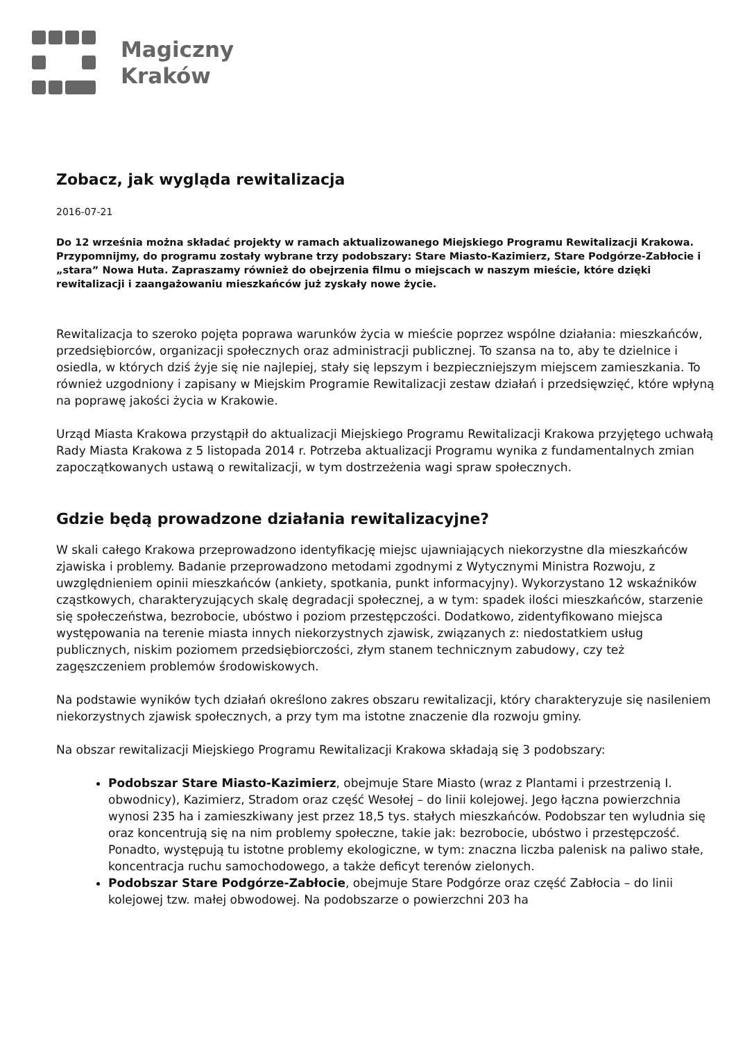Magiczny
Kraków
Zobacz, jak wygląda rewitalizacja
2016-07-21
Do 12 września można składać projekty w ramach aktualizowanego Miejskiego Programu Rewitalizacji Krakowa. Przypomnijmy, do programu zostały wybrane trzy podobszary: Stare Miasto-Kazimierz, Stare Podgórze-Zabłocie i „stara” Nowa Huta. Zapraszamy również do obejrzenia filmu o miejscach w naszym mieście, które dzięki rewitalizacji i zaangażowaniu mieszkańców już zyskały nowe życie.
Rewitalizacja to szeroko pojęta poprawa warunków życia w mieście poprzez wspólne działania: mieszkańców, przedsiębiorców, organizacji społecznych oraz administracji publicznej. To szansa na to, aby te dzielnice i osiedla, w których dziś żyje się nie najlepiej, stały się lepszym i bezpieczniejszym miejscem zamieszkania. To również uzgodniony i zapisany w Miejskim Programie Rewitalizacji zestaw działań i przedsięwzięć, które wpłyną na poprawę jakości życia w Krakowie.
Urząd Miasta Krakowa przystąpił do aktualizacji Miejskiego Programu Rewitalizacji Krakowa przyjętego uchwałą Rady Miasta Krakowa z 5 listopada 2014 r. Potrzeba aktualizacji Programu wynika z fundamentalnych zmian zapoczątkowanych ustawą o rewitalizacji, w tym dostrzeżenia wagi spraw społecznych.
Gdzie będą prowadzone działania rewitalizacyjne?
W skali całego Krakowa przeprowadzono identyfikację miejsc ujawniających niekorzystne dla mieszkańców zjawiska i problemy. Badanie przeprowadzono metodami zgodnymi z Wytycznymi Ministra Rozwoju, z uwzględnieniem opinii mieszkańców (ankiety, spotkania, punkt informacyjny). Wykorzystano 12 wskaźników cząstkowych, charakteryzujących skalę degradacji społecznej, a w tym: spadek ilości mieszkańców, starzenie się społeczeństwa, bezrobocie, ubóstwo i poziom przestępczości. Dodatkowo, zidentyfikowano miejsca występowania na terenie miasta innych niekorzystnych zjawisk, związanych z: niedostatkiem usług publicznych, niskim poziomem przedsiębiorczości, złym stanem technicznym zabudowy, czy też zagęszczeniem problemów środowiskowych.
Na podstawie wyników tych działań określono zakres obszaru rewitalizacji, który charakteryzuje się nasileniem niekorzystnych zjawisk społecznych, a przy tym ma istotne znaczenie dla rozwoju gminy.
Na obszar rewitalizacji Miejskiego Programu Rewitalizacji Krakowa składają się 3 podobszary:
Podobszar Stare Miasto-Kazimierz, obejmuje Stare Miasto (wraz z Plantami i przestrzenią I. obwodnicy), Kazimierz, Stradom oraz część Wesołej – do linii kolejowej. Jego łączna powierzchnia wynosi 235 ha i zamieszkiwany jest przez 18,5 tys. stałych mieszkańców. Podobszar ten wyludnia się oraz koncentrują się na nim problemy społeczne, takie jak: bezrobocie, ubóstwo i przestępczość. Ponadto, występują tu istotne problemy ekologiczne, w tym: znaczna liczba palenisk na paliwo stałe, koncentracja ruchu samochodowego, a także deficyt terenów zielonych.
Podobszar Stare Podgórze-Zabłocie, obejmuje Stare Podgórze oraz część Zabłocia – do linii kolejowej tzw. małej obwodowej. Na podobszarze o powierzchni 203 ha